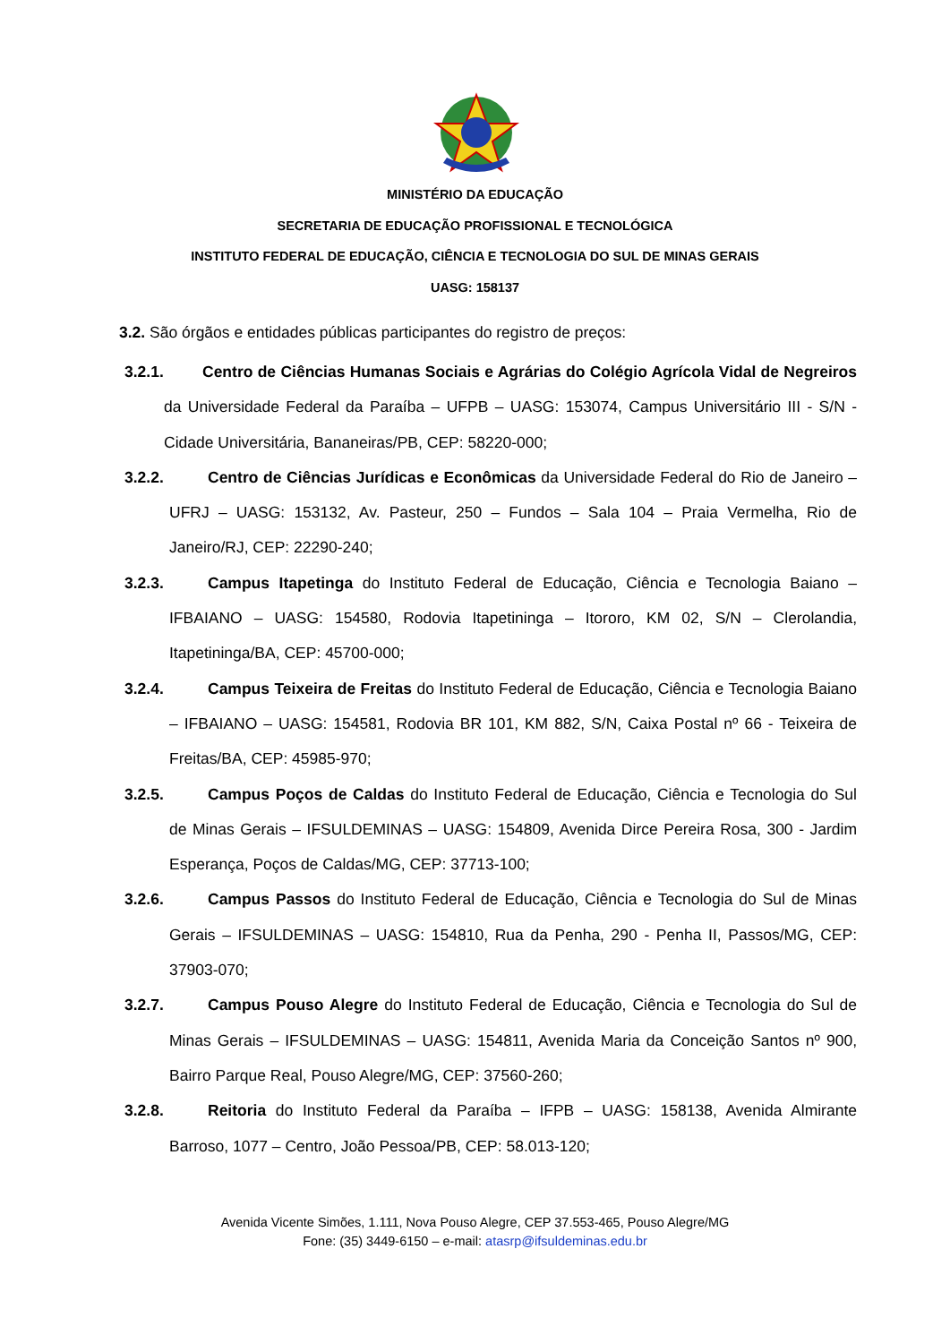MINISTÉRIO DA EDUCAÇÃO
SECRETARIA DE EDUCAÇÃO PROFISSIONAL E TECNOLÓGICA
INSTITUTO FEDERAL DE EDUCAÇÃO, CIÊNCIA E TECNOLOGIA DO SUL DE MINAS GERAIS
UASG: 158137
3.2. São órgãos e entidades públicas participantes do registro de preços:
3.2.1. Centro de Ciências Humanas Sociais e Agrárias do Colégio Agrícola Vidal de Negreiros da Universidade Federal da Paraíba – UFPB – UASG: 153074, Campus Universitário III - S/N - Cidade Universitária, Bananeiras/PB, CEP: 58220-000;
3.2.2. Centro de Ciências Jurídicas e Econômicas da Universidade Federal do Rio de Janeiro – UFRJ – UASG: 153132, Av. Pasteur, 250 – Fundos – Sala 104 – Praia Vermelha, Rio de Janeiro/RJ, CEP: 22290-240;
3.2.3. Campus Itapetinga do Instituto Federal de Educação, Ciência e Tecnologia Baiano – IFBAIANO – UASG: 154580, Rodovia Itapetininga – Itororo, KM 02, S/N – Clerolandia, Itapetininga/BA, CEP: 45700-000;
3.2.4. Campus Teixeira de Freitas do Instituto Federal de Educação, Ciência e Tecnologia Baiano – IFBAIANO – UASG: 154581, Rodovia BR 101, KM 882, S/N, Caixa Postal nº 66 - Teixeira de Freitas/BA, CEP: 45985-970;
3.2.5. Campus Poços de Caldas do Instituto Federal de Educação, Ciência e Tecnologia do Sul de Minas Gerais – IFSULDEMINAS – UASG: 154809, Avenida Dirce Pereira Rosa, 300 - Jardim Esperança, Poços de Caldas/MG, CEP: 37713-100;
3.2.6. Campus Passos do Instituto Federal de Educação, Ciência e Tecnologia do Sul de Minas Gerais – IFSULDEMINAS – UASG: 154810, Rua da Penha, 290 - Penha II, Passos/MG, CEP: 37903-070;
3.2.7. Campus Pouso Alegre do Instituto Federal de Educação, Ciência e Tecnologia do Sul de Minas Gerais – IFSULDEMINAS – UASG: 154811, Avenida Maria da Conceição Santos nº 900, Bairro Parque Real, Pouso Alegre/MG, CEP: 37560-260;
3.2.8. Reitoria do Instituto Federal da Paraíba – IFPB – UASG: 158138, Avenida Almirante Barroso, 1077 – Centro, João Pessoa/PB, CEP: 58.013-120;
Avenida Vicente Simões, 1.111, Nova Pouso Alegre, CEP 37.553-465, Pouso Alegre/MG
Fone: (35) 3449-6150 – e-mail: atasrp@ifsuldeminas.edu.br